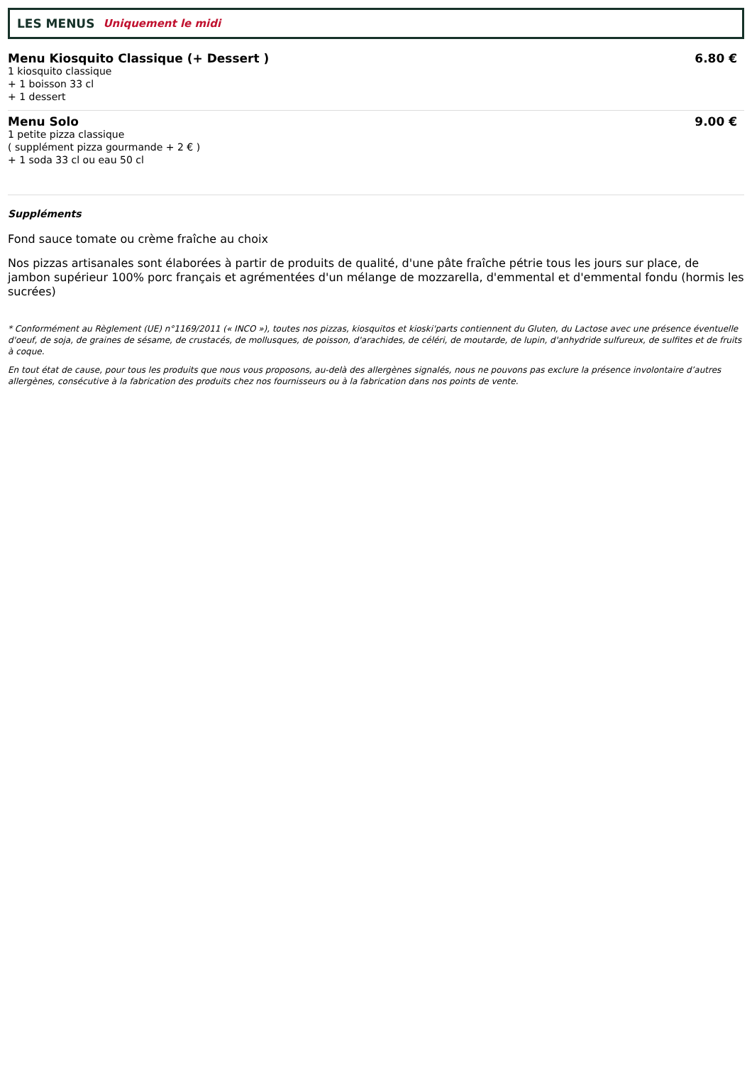LES MENUS Uniquement le midi
Menu Kiosquito Classique (+ Dessert ) 6.80 €
1 kiosquito classique
+ 1 boisson 33 cl
+ 1 dessert
Menu Solo 9.00 €
1 petite pizza classique
( supplément pizza gourmande + 2 € )
+ 1 soda 33 cl ou eau 50 cl
Suppléments
Fond sauce tomate ou crème fraîche au choix
Nos pizzas artisanales sont élaborées à partir de produits de qualité, d'une pâte fraîche pétrie tous les jours sur place, de jambon supérieur 100% porc français et agrémentées d'un mélange de mozzarella, d'emmental et d'emmental fondu (hormis les sucrées)
* Conformément au Règlement (UE) n°1169/2011 (« INCO »), toutes nos pizzas, kiosquitos et kioski'parts contiennent du Gluten, du Lactose avec une présence éventuelle d'oeuf, de soja, de graines de sésame, de crustacés, de mollusques, de poisson, d'arachides, de céléri, de moutarde, de lupin, d'anhydride sulfureux, de sulfites et de fruits à coque.
En tout état de cause, pour tous les produits que nous vous proposons, au-delà des allergènes signalés, nous ne pouvons pas exclure la présence involontaire d’autres allergènes, consécutive à la fabrication des produits chez nos fournisseurs ou à la fabrication dans nos points de vente.